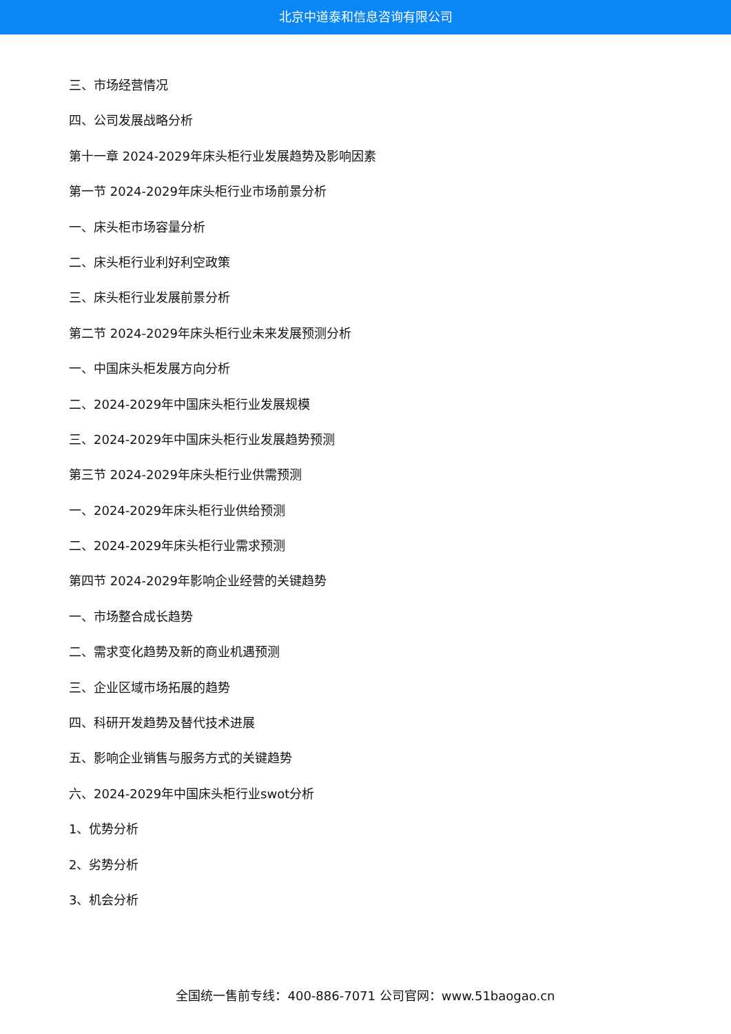北京中道泰和信息咨询有限公司
三、市场经营情况
四、公司发展战略分析
第十一章 2024-2029年床头柜行业发展趋势及影响因素
第一节 2024-2029年床头柜行业市场前景分析
一、床头柜市场容量分析
二、床头柜行业利好利空政策
三、床头柜行业发展前景分析
第二节 2024-2029年床头柜行业未来发展预测分析
一、中国床头柜发展方向分析
二、2024-2029年中国床头柜行业发展规模
三、2024-2029年中国床头柜行业发展趋势预测
第三节 2024-2029年床头柜行业供需预测
一、2024-2029年床头柜行业供给预测
二、2024-2029年床头柜行业需求预测
第四节 2024-2029年影响企业经营的关键趋势
一、市场整合成长趋势
二、需求变化趋势及新的商业机遇预测
三、企业区域市场拓展的趋势
四、科研开发趋势及替代技术进展
五、影响企业销售与服务方式的关键趋势
六、2024-2029年中国床头柜行业swot分析
1、优势分析
2、劣势分析
3、机会分析
全国统一售前专线：400-886-7071 公司官网：www.51baogao.cn